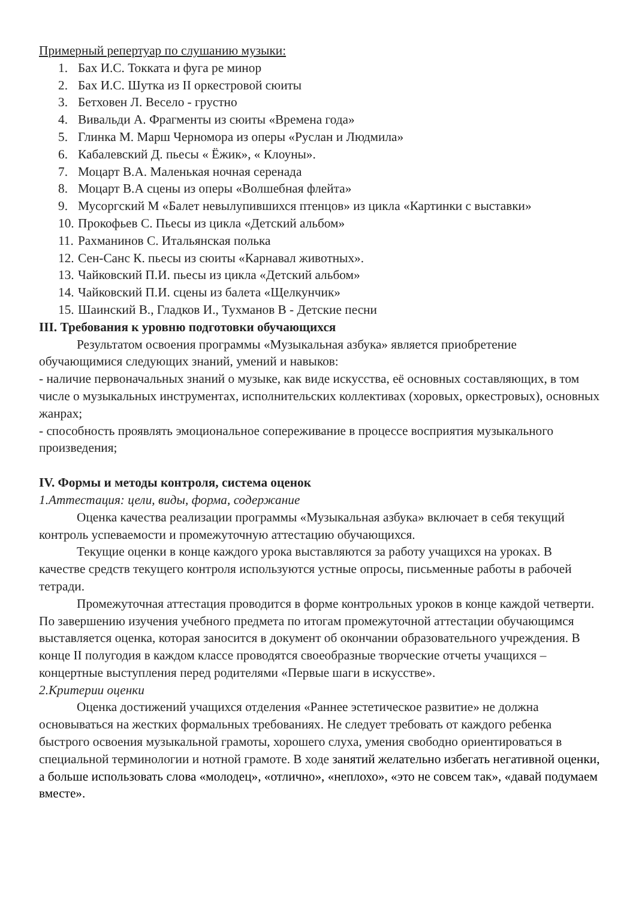Примерный репертуар по слушанию музыки:
1. Бах И.С. Токката и фуга ре минор
2. Бах И.С. Шутка из II оркестровой сюиты
3. Бетховен Л. Весело - грустно
4. Вивальди А. Фрагменты из сюиты «Времена года»
5. Глинка М. Марш Черномора из оперы «Руслан и Людмила»
6. Кабалевский Д. пьесы « Ёжик», « Клоуны».
7. Моцарт В.А. Маленькая ночная серенада
8. Моцарт В.А сцены из оперы «Волшебная флейта»
9. Мусоргский М «Балет невылупившихся птенцов» из цикла «Картинки с выставки»
10. Прокофьев С. Пьесы из цикла «Детский альбом»
11. Рахманинов С. Итальянская полька
12. Сен-Санс К. пьесы из сюиты «Карнавал животных».
13. Чайковский П.И. пьесы из цикла «Детский альбом»
14. Чайковский П.И. сцены из балета «Щелкунчик»
15. Шаинский В., Гладков И., Тухманов В - Детские песни
III. Требования к уровню подготовки обучающихся
Результатом освоения программы «Музыкальная азбука» является приобретение обучающимися следующих знаний, умений и навыков:
- наличие первоначальных знаний о музыке, как виде искусства, её основных составляющих, в том числе о музыкальных инструментах, исполнительских коллективах (хоровых, оркестровых), основных жанрах;
- способность проявлять эмоциональное сопереживание в процессе восприятия музыкального произведения;
IV. Формы и методы контроля, система оценок
1.Аттестация: цели, виды, форма, содержание
Оценка качества реализации программы «Музыкальная азбука» включает в себя текущий контроль успеваемости и промежуточную аттестацию обучающихся.
Текущие оценки в конце каждого урока выставляются за работу учащихся на уроках. В качестве средств текущего контроля используются устные опросы, письменные работы в рабочей тетради.
Промежуточная аттестация проводится в форме контрольных уроков в конце каждой четверти.
По завершению изучения учебного предмета по итогам промежуточной аттестации обучающимся выставляется оценка, которая заносится в документ об окончании образовательного учреждения. В конце II полугодия в каждом классе проводятся своеобразные творческие отчеты учащихся – концертные выступления перед родителями «Первые шаги в искусстве».
2.Критерии оценки
Оценка достижений учащихся отделения «Раннее эстетическое развитие» не должна основываться на жестких формальных требованиях. Не следует требовать от каждого ребенка быстрого освоения музыкальной грамоты, хорошего слуха, умения свободно ориентироваться в специальной терминологии и нотной грамоте. В ходе занятий желательно избегать негативной оценки, а больше использовать слова «молодец», «отлично», «неплохо», «это не совсем так», «давай подумаем вместе».